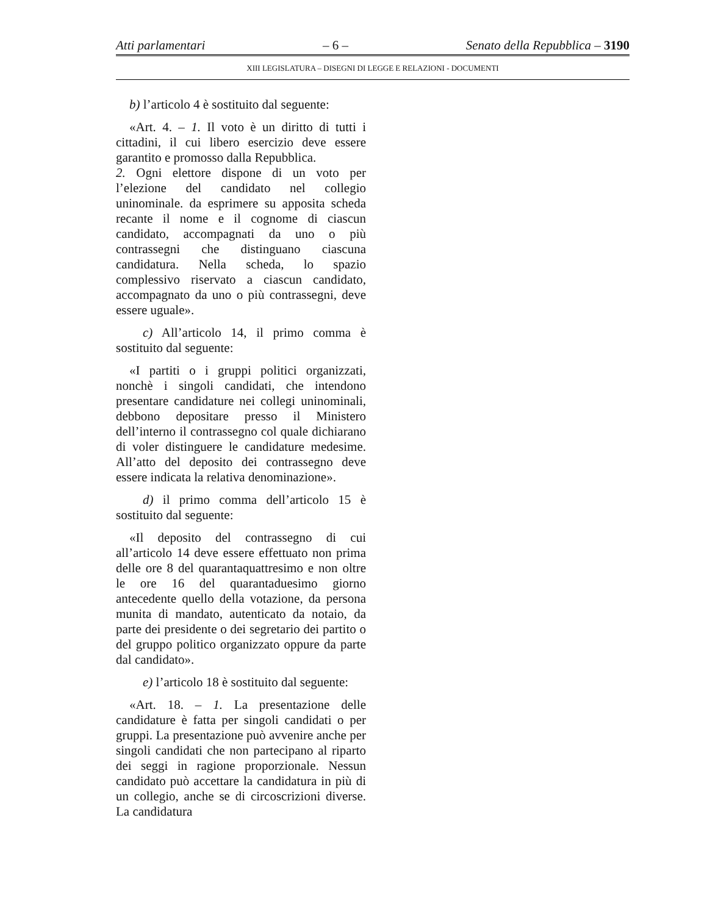Atti parlamentari – 6 – Senato della Repubblica – 3190
XIII LEGISLATURA – DISEGNI DI LEGGE E RELAZIONI - DOCUMENTI
b) l’articolo 4 è sostituito dal seguente:
«Art. 4. – 1. Il voto è un diritto di tutti i cittadini, il cui libero esercizio deve essere garantito e promosso dalla Repubblica.
2. Ogni elettore dispone di un voto per l’elezione del candidato nel collegio uninominale. da esprimere su apposita scheda recante il nome e il cognome di ciascun candidato, accompagnati da uno o più contrassegni che distinguano ciascuna candidatura. Nella scheda, lo spazio complessivo riservato a ciascun candidato, accompagnato da uno o più contrassegni, deve essere uguale».
c) All’articolo 14, il primo comma è sostituito dal seguente:
«I partiti o i gruppi politici organizzati, nonchè i singoli candidati, che intendono presentare candidature nei collegi uninominali, debbono depositare presso il Ministero dell’interno il contrassegno col quale dichiarano di voler distinguere le candidature medesime. All’atto del deposito dei contrassegno deve essere indicata la relativa denominazione».
d) il primo comma dell’articolo 15 è sostituito dal seguente:
«Il deposito del contrassegno di cui all’articolo 14 deve essere effettuato non prima delle ore 8 del quarantaquattresimo e non oltre le ore 16 del quarantaduesimo giorno antecedente quello della votazione, da persona munita di mandato, autenticato da notaio, da parte dei presidente o dei segretario dei partito o del gruppo politico organizzato oppure da parte dal candidato».
e) l’articolo 18 è sostituito dal seguente:
«Art. 18. – 1. La presentazione delle candidature è fatta per singoli candidati o per gruppi. La presentazione può avvenire anche per singoli candidati che non partecipano al riparto dei seggi in ragione proporzionale. Nessun candidato può accettare la candidatura in più di un collegio, anche se di circoscrizioni diverse. La candidatura